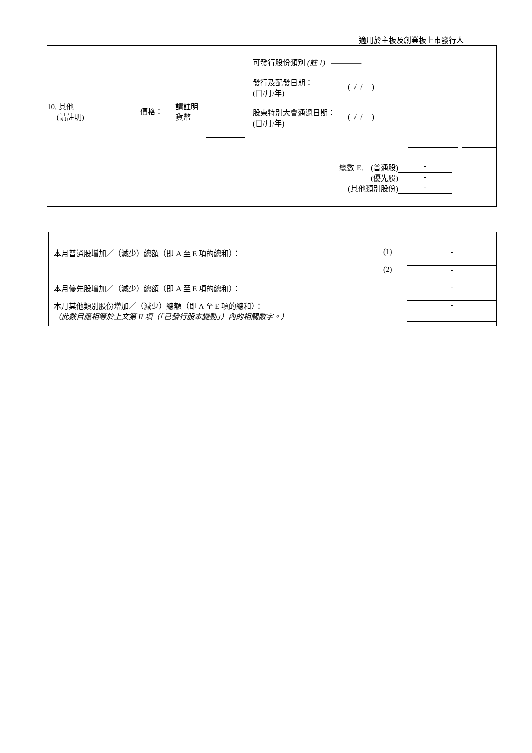適用於主板及創業板上市發行人
| | 可發行股份類別 (註 1) ———— |
| 10. 其他 (請註明) | 價格： | 請註明 貨幣 | | / 發行及配發日期： (日/月/年) / ( / / ) / / 股東特別大會通過日期： (日/月/年) / ( / / ) / |
| 總數 E. (普通股) | - |
| (優先股) | - |
| (其他類別股份) | - |
| 本月普通股增加／（減少）總額（即 A 至 E 項的總和）： | (1) | - |
| | (2) | - |
| 本月優先股增加／（減少）總額（即 A 至 E 項的總和）： | | - |
| 本月其他類別股份增加／（減少）總額（即 A 至 E 項的總和）： （此數目應相等於上文第 II 項（「已發行股本變動」）內的相關數字。） | | - |